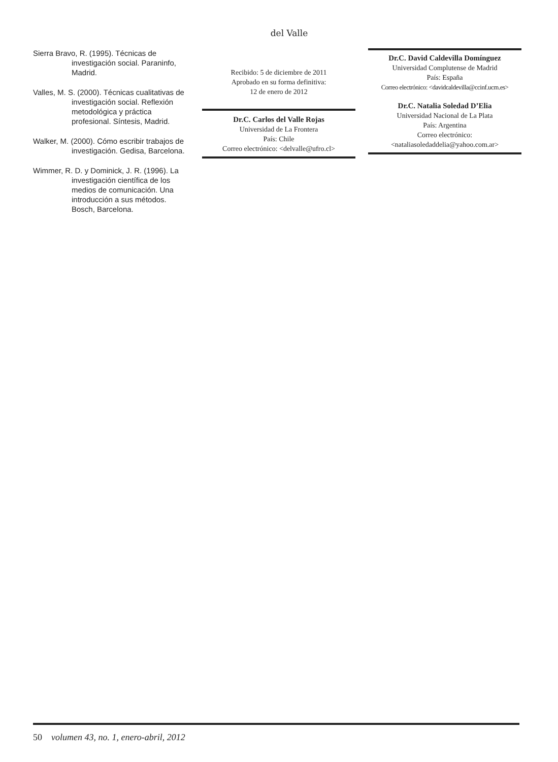del Valle
Sierra Bravo, R. (1995). Técnicas de investigación social. Paraninfo, Madrid.
Valles, M. S. (2000). Técnicas cualitativas de investigación social. Reflexión metodológica y práctica profesional. Síntesis, Madrid.
Walker, M. (2000). Cómo escribir trabajos de investigación. Gedisa, Barcelona.
Wimmer, R. D. y Dominick, J. R. (1996). La investigación científica de los medios de comunicación. Una introducción a sus métodos. Bosch, Barcelona.
Recibido: 5 de diciembre de 2011
Aprobado en su forma definitiva:
12 de enero de 2012
Dr.C. Carlos del Valle Rojas
Universidad de La Frontera
País: Chile
Correo electrónico: <delvalle@ufro.cl>
Dr.C. David Caldevilla Domínguez
Universidad Complutense de Madrid
País: España
Correo electrónico: <davidcaldevilla@ccinf.ucm.es>
Dr.C. Natalia Soledad D’Elia
Universidad Nacional de La Plata
País: Argentina
Correo electrónico:
<nataliasoledaddelia@yahoo.com.ar>
50 volumen 43, no. 1, enero-abril, 2012